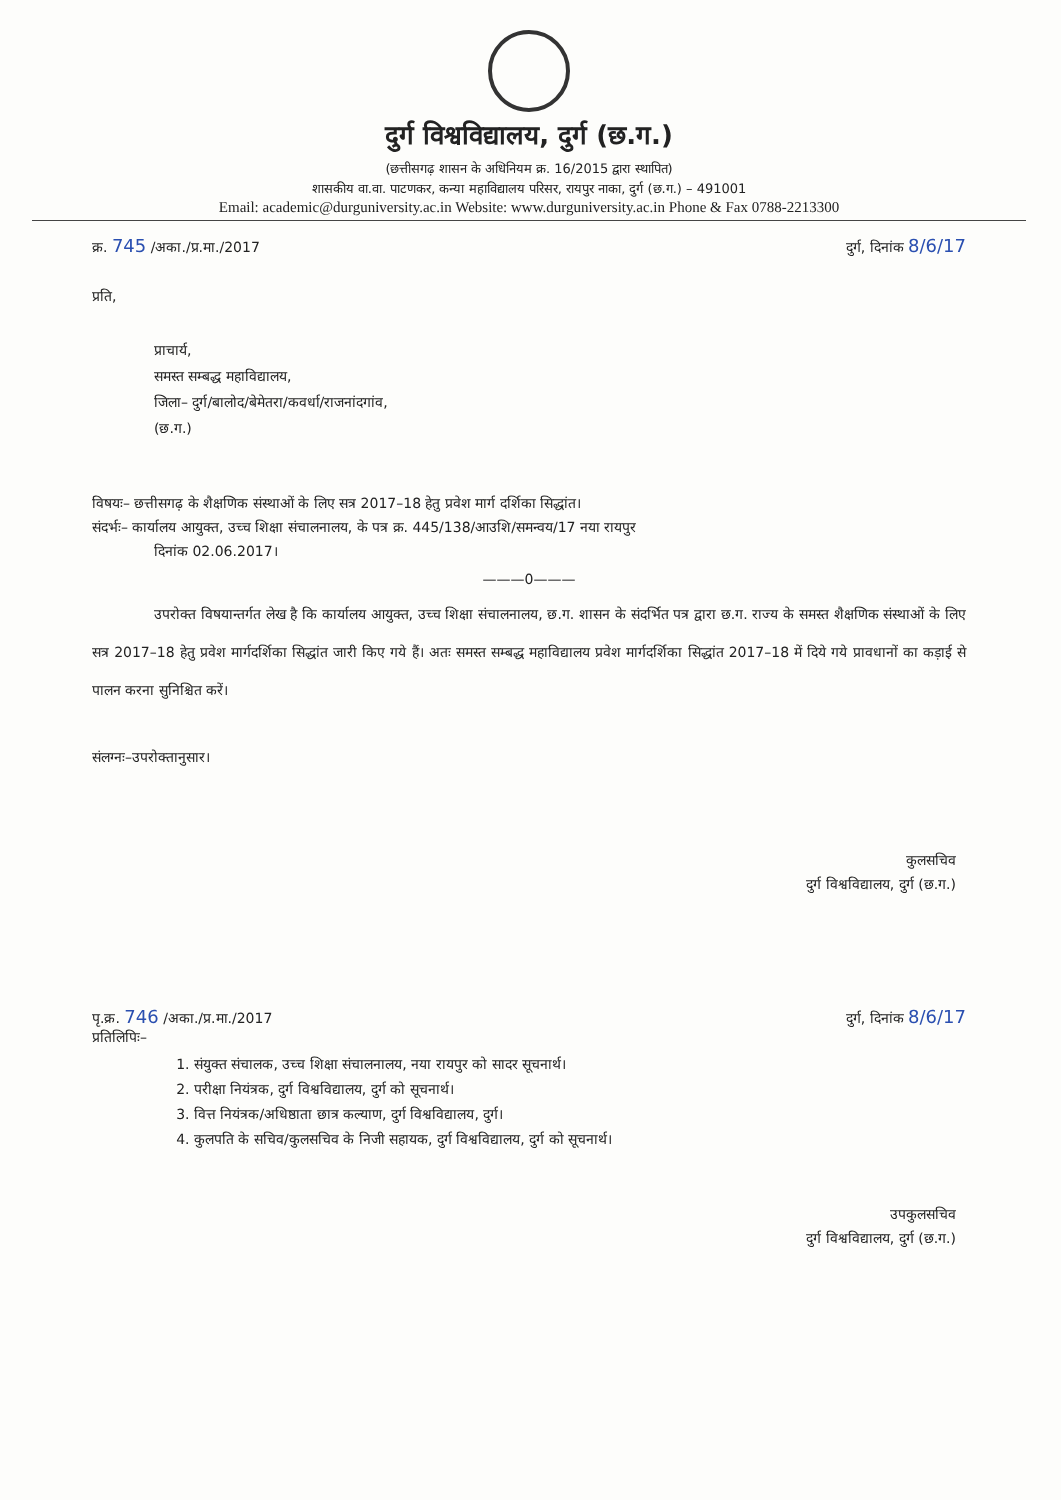दुर्ग विश्वविद्यालय, दुर्ग (छ.ग.)
(छत्तीसगढ़ शासन के अधिनियम क्र. 16/2015 द्वारा स्थापित)
शासकीय वा.वा. पाटणकर, कन्या महाविद्यालय परिसर, रायपुर नाका, दुर्ग (छ.ग.) – 491001
Email: academic@durguniversity.ac.in Website: www.durguniversity.ac.in Phone & Fax 0788-2213300
क्र. 745 /अका./प्र.मा./2017 दुर्ग, दिनांक 8/6/17
प्रति,
प्राचार्य,
समस्त सम्बद्ध महाविद्यालय,
जिला– दुर्ग/बालोद/बेमेतरा/कवर्धा/राजनांदगांव,
(छ.ग.)
विषयः– छत्तीसगढ़ के शैक्षणिक संस्थाओं के लिए सत्र 2017–18 हेतु प्रवेश मार्ग दर्शिका सिद्धांत।
संदर्भः– कार्यालय आयुक्त, उच्च शिक्षा संचालनालय, के पत्र क्र. 445/138/आउशि/समन्वय/17 नया रायपुर
दिनांक 02.06.2017।
———0———
उपरोक्त विषयान्तर्गत लेख है कि कार्यालय आयुक्त, उच्च शिक्षा संचालनालय, छ.ग. शासन के संदर्भित पत्र द्वारा छ.ग. राज्य के समस्त शैक्षणिक संस्थाओं के लिए सत्र 2017–18 हेतु प्रवेश मार्गदर्शिका सिद्धांत जारी किए गये हैं। अतः समस्त सम्बद्ध महाविद्यालय प्रवेश मार्गदर्शिका सिद्धांत 2017–18 में दिये गये प्रावधानों का कड़ाई से पालन करना सुनिश्चित करें।
संलग्नः–उपरोक्तानुसार।
कुलसचिव
दुर्ग विश्वविद्यालय, दुर्ग (छ.ग.)
पृ.क्र. 746 /अका./प्र.मा./2017 दुर्ग, दिनांक 8/6/17
प्रतिलिपिः–
1. संयुक्त संचालक, उच्च शिक्षा संचालनालय, नया रायपुर को सादर सूचनार्थ।
2. परीक्षा नियंत्रक, दुर्ग विश्वविद्यालय, दुर्ग को सूचनार्थ।
3. वित्त नियंत्रक/अधिष्ठाता छात्र कल्याण, दुर्ग विश्वविद्यालय, दुर्ग।
4. कुलपति के सचिव/कुलसचिव के निजी सहायक, दुर्ग विश्वविद्यालय, दुर्ग को सूचनार्थ।
उपकुलसचिव
दुर्ग विश्वविद्यालय, दुर्ग (छ.ग.)